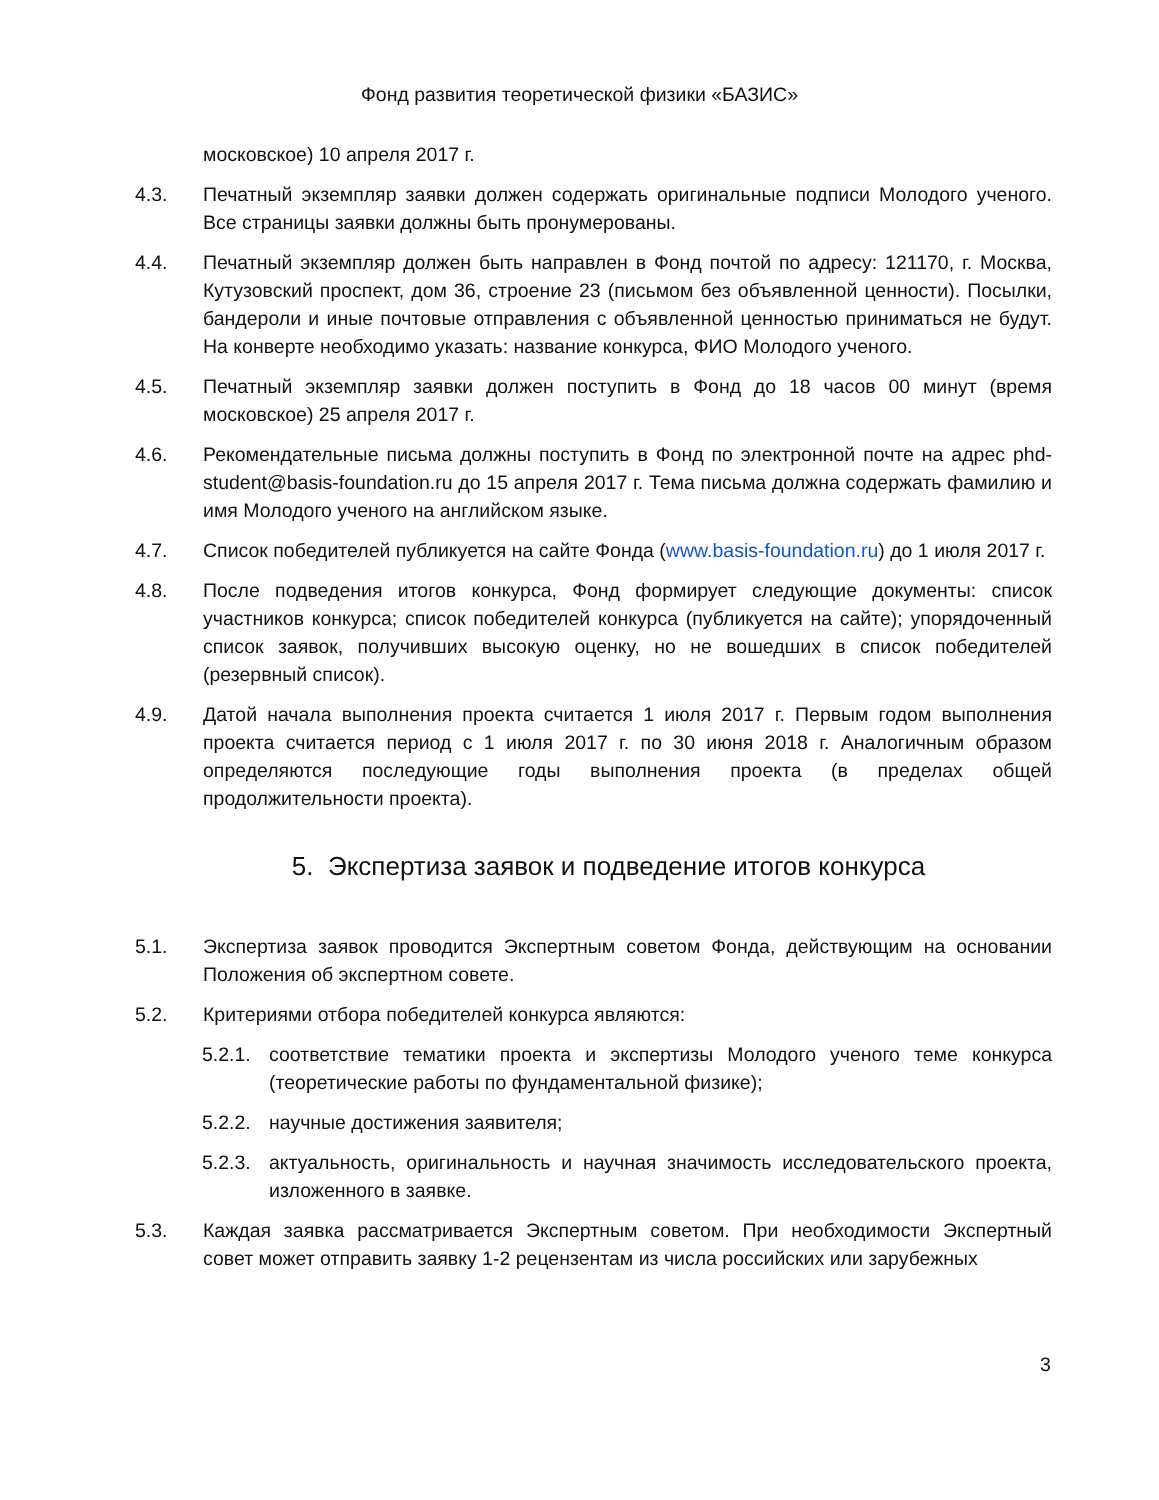Фонд развития теоретической физики «БАЗИС»
московское) 10 апреля 2017 г.
4.3. Печатный экземпляр заявки должен содержать оригинальные подписи Молодого ученого. Все страницы заявки должны быть пронумерованы.
4.4. Печатный экземпляр должен быть направлен в Фонд почтой по адресу: 121170, г. Москва, Кутузовский проспект, дом 36, строение 23 (письмом без объявленной ценности). Посылки, бандероли и иные почтовые отправления с объявленной ценностью приниматься не будут. На конверте необходимо указать: название конкурса, ФИО Молодого ученого.
4.5. Печатный экземпляр заявки должен поступить в Фонд до 18 часов 00 минут (время московское) 25 апреля 2017 г.
4.6. Рекомендательные письма должны поступить в Фонд по электронной почте на адрес phd-student@basis-foundation.ru до 15 апреля 2017 г. Тема письма должна содержать фамилию и имя Молодого ученого на английском языке.
4.7. Список победителей публикуется на сайте Фонда (www.basis-foundation.ru) до 1 июля 2017 г.
4.8. После подведения итогов конкурса, Фонд формирует следующие документы: список участников конкурса; список победителей конкурса (публикуется на сайте); упорядоченный список заявок, получивших высокую оценку, но не вошедших в список победителей (резервный список).
4.9. Датой начала выполнения проекта считается 1 июля 2017 г. Первым годом выполнения проекта считается период с 1 июля 2017 г. по 30 июня 2018 г. Аналогичным образом определяются последующие годы выполнения проекта (в пределах общей продолжительности проекта).
5. Экспертиза заявок и подведение итогов конкурса
5.1. Экспертиза заявок проводится Экспертным советом Фонда, действующим на основании Положения об экспертном совете.
5.2. Критериями отбора победителей конкурса являются:
5.2.1.
соответствие тематики проекта и экспертизы Молодого ученого теме конкурса (теоретические работы по фундаментальной физике);
5.2.2.
научные достижения заявителя;
5.2.3.
актуальность, оригинальность и научная значимость исследовательского проекта, изложенного в заявке.
5.3. Каждая заявка рассматривается Экспертным советом. При необходимости Экспертный совет может отправить заявку 1-2 рецензентам из числа российских или зарубежных
3